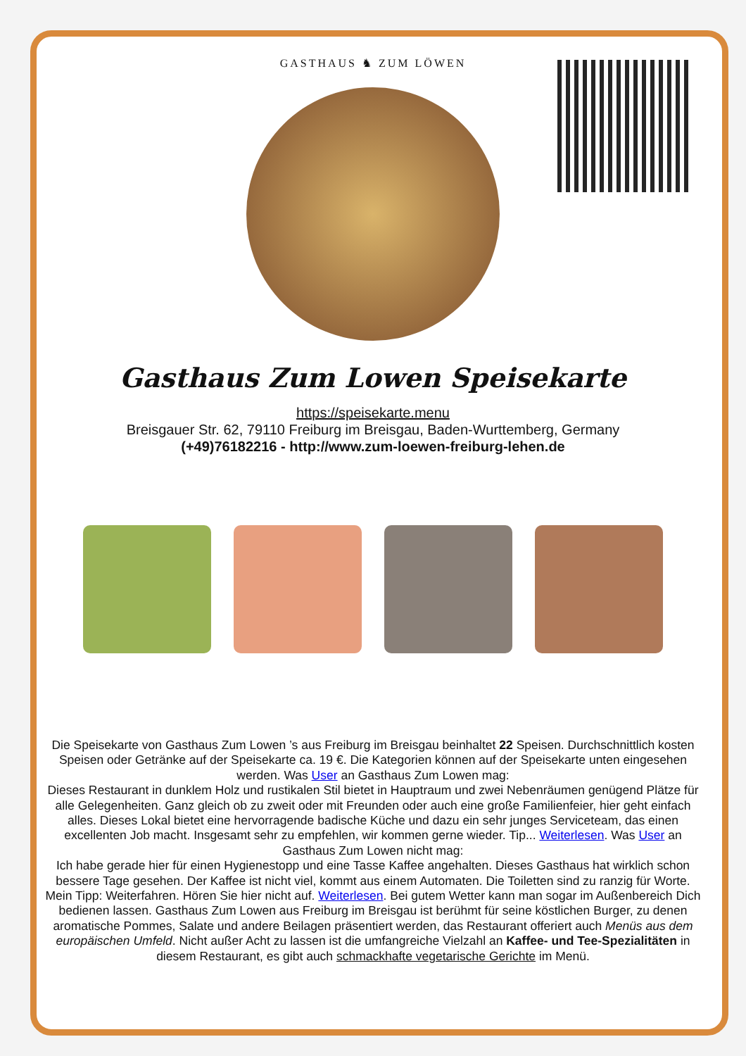GASTHAUS ♞ ZUM LÖWEN
Gasthaus Zum Lowen Speisekarte
https://speisekarte.menu
Breisgauer Str. 62, 79110 Freiburg im Breisgau, Baden-Wurttemberg, Germany
(+49)76182216 - http://www.zum-loewen-freiburg-lehen.de
Die Speisekarte von Gasthaus Zum Lowen ’s aus Freiburg im Breisgau beinhaltet 22 Speisen. Durchschnittlich kosten Speisen oder Getränke auf der Speisekarte ca. 19 €. Die Kategorien können auf der Speisekarte unten eingesehen werden. Was User an Gasthaus Zum Lowen mag:
Dieses Restaurant in dunklem Holz und rustikalen Stil bietet in Hauptraum und zwei Nebenräumen genügend Plätze für alle Gelegenheiten. Ganz gleich ob zu zweit oder mit Freunden oder auch eine große Familienfeier, hier geht einfach alles. Dieses Lokal bietet eine hervorragende badische Küche und dazu ein sehr junges Serviceteam, das einen excellenten Job macht. Insgesamt sehr zu empfehlen, wir kommen gerne wieder. Tip... Weiterlesen. Was User an Gasthaus Zum Lowen nicht mag:
Ich habe gerade hier für einen Hygienestopp und eine Tasse Kaffee angehalten. Dieses Gasthaus hat wirklich schon bessere Tage gesehen. Der Kaffee ist nicht viel, kommt aus einem Automaten. Die Toiletten sind zu ranzig für Worte. Mein Tipp: Weiterfahren. Hören Sie hier nicht auf. Weiterlesen. Bei gutem Wetter kann man sogar im Außenbereich Dich bedienen lassen. Gasthaus Zum Lowen aus Freiburg im Breisgau ist berühmt für seine köstlichen Burger, zu denen aromatische Pommes, Salate und andere Beilagen präsentiert werden, das Restaurant offeriert auch Menüs aus dem europäischen Umfeld. Nicht außer Acht zu lassen ist die umfangreiche Vielzahl an Kaffee- und Tee-Spezialitäten in diesem Restaurant, es gibt auch schmackhafte vegetarische Gerichte im Menü.